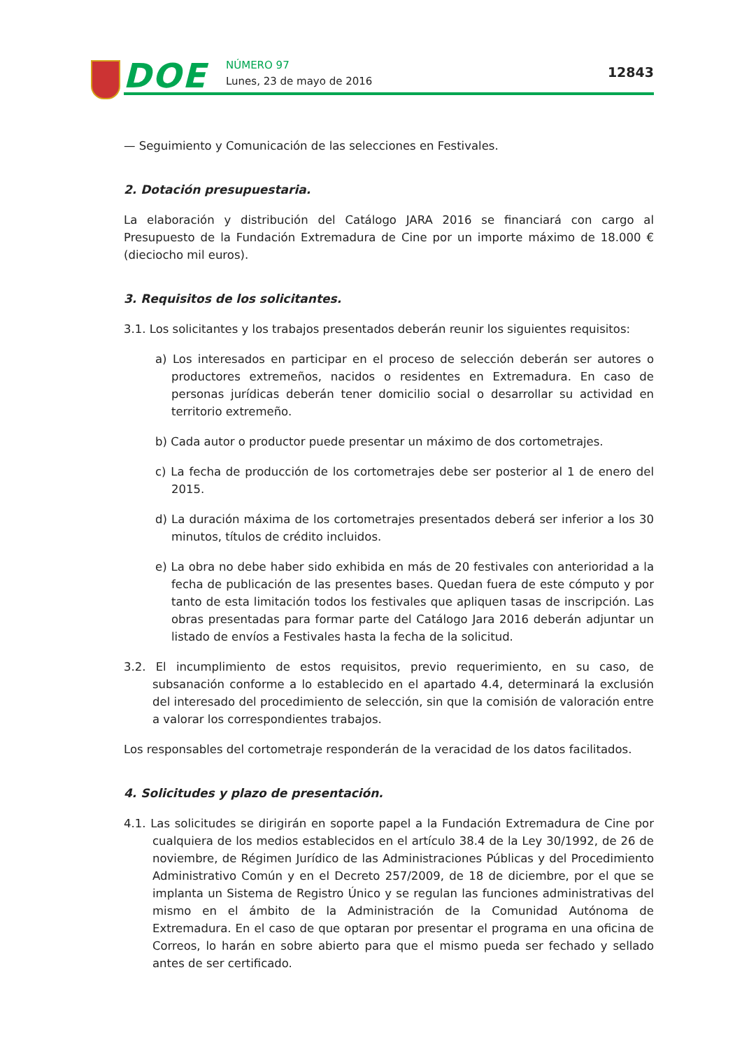DOE NÚMERO 97
Lunes, 23 de mayo de 2016
12843
— Seguimiento y Comunicación de las selecciones en Festivales.
2. Dotación presupuestaria.
La elaboración y distribución del Catálogo JARA 2016 se financiará con cargo al Presupuesto de la Fundación Extremadura de Cine por un importe máximo de 18.000 € (dieciocho mil euros).
3. Requisitos de los solicitantes.
3.1. Los solicitantes y los trabajos presentados deberán reunir los siguientes requisitos:
a) Los interesados en participar en el proceso de selección deberán ser autores o productores extremeños, nacidos o residentes en Extremadura. En caso de personas jurídicas deberán tener domicilio social o desarrollar su actividad en territorio extremeño.
b) Cada autor o productor puede presentar un máximo de dos cortometrajes.
c) La fecha de producción de los cortometrajes debe ser posterior al 1 de enero del 2015.
d) La duración máxima de los cortometrajes presentados deberá ser inferior a los 30 minutos, títulos de crédito incluidos.
e) La obra no debe haber sido exhibida en más de 20 festivales con anterioridad a la fecha de publicación de las presentes bases. Quedan fuera de este cómputo y por tanto de esta limitación todos los festivales que apliquen tasas de inscripción. Las obras presentadas para formar parte del Catálogo Jara 2016 deberán adjuntar un listado de envíos a Festivales hasta la fecha de la solicitud.
3.2. El incumplimiento de estos requisitos, previo requerimiento, en su caso, de subsanación conforme a lo establecido en el apartado 4.4, determinará la exclusión del interesado del procedimiento de selección, sin que la comisión de valoración entre a valorar los correspondientes trabajos.
Los responsables del cortometraje responderán de la veracidad de los datos facilitados.
4. Solicitudes y plazo de presentación.
4.1. Las solicitudes se dirigirán en soporte papel a la Fundación Extremadura de Cine por cualquiera de los medios establecidos en el artículo 38.4 de la Ley 30/1992, de 26 de noviembre, de Régimen Jurídico de las Administraciones Públicas y del Procedimiento Administrativo Común y en el Decreto 257/2009, de 18 de diciembre, por el que se implanta un Sistema de Registro Único y se regulan las funciones administrativas del mismo en el ámbito de la Administración de la Comunidad Autónoma de Extremadura. En el caso de que optaran por presentar el programa en una oficina de Correos, lo harán en sobre abierto para que el mismo pueda ser fechado y sellado antes de ser certificado.